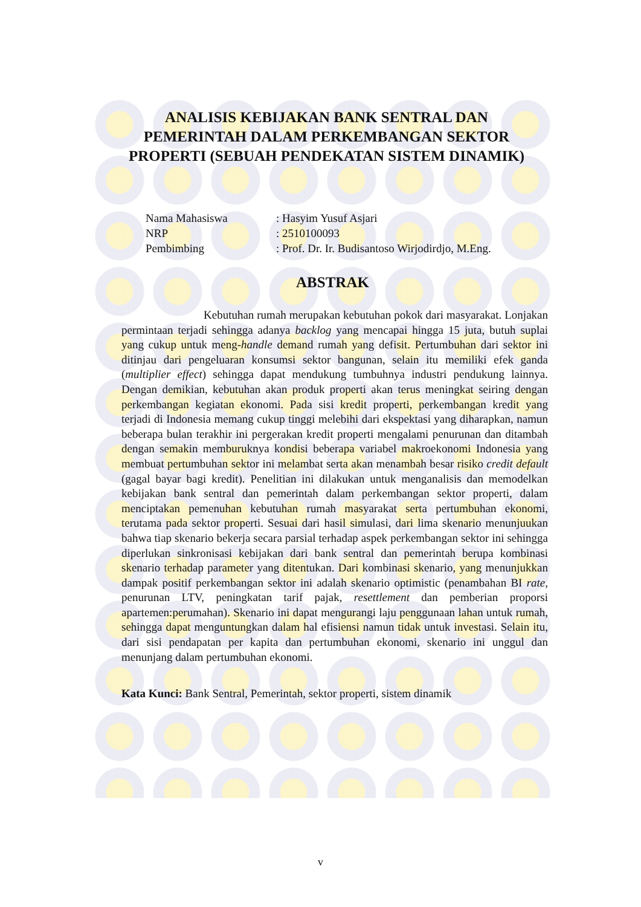ANALISIS KEBIJAKAN BANK SENTRAL DAN
PEMERINTAH DALAM PERKEMBANGAN SEKTOR
PROPERTI (SEBUAH PENDEKATAN SISTEM DINAMIK)
Nama Mahasiswa : Hasyim Yusuf Asjari
NRP : 2510100093
Pembimbing : Prof. Dr. Ir. Budisantoso Wirjodirdjo, M.Eng.
ABSTRAK
Kebutuhan rumah merupakan kebutuhan pokok dari masyarakat. Lonjakan permintaan terjadi sehingga adanya backlog yang mencapai hingga 15 juta, butuh suplai yang cukup untuk meng-handle demand rumah yang defisit. Pertumbuhan dari sektor ini ditinjau dari pengeluaran konsumsi sektor bangunan, selain itu memiliki efek ganda (multiplier effect) sehingga dapat mendukung tumbuhnya industri pendukung lainnya. Dengan demikian, kebutuhan akan produk properti akan terus meningkat seiring dengan perkembangan kegiatan ekonomi. Pada sisi kredit properti, perkembangan kredit yang terjadi di Indonesia memang cukup tinggi melebihi dari ekspektasi yang diharapkan, namun beberapa bulan terakhir ini pergerakan kredit properti mengalami penurunan dan ditambah dengan semakin memburuknya kondisi beberapa variabel makroekonomi Indonesia yang membuat pertumbuhan sektor ini melambat serta akan menambah besar risiko credit default (gagal bayar bagi kredit). Penelitian ini dilakukan untuk menganalisis dan memodelkan kebijakan bank sentral dan pemerintah dalam perkembangan sektor properti, dalam menciptakan pemenuhan kebutuhan rumah masyarakat serta pertumbuhan ekonomi, terutama pada sektor properti. Sesuai dari hasil simulasi, dari lima skenario menunjuukan bahwa tiap skenario bekerja secara parsial terhadap aspek perkembangan sektor ini sehingga diperlukan sinkronisasi kebijakan dari bank sentral dan pemerintah berupa kombinasi skenario terhadap parameter yang ditentukan. Dari kombinasi skenario, yang menunjukkan dampak positif perkembangan sektor ini adalah skenario optimistic (penambahan BI rate, penurunan LTV, peningkatan tarif pajak, resettlement dan pemberian proporsi apartemen:perumahan). Skenario ini dapat mengurangi laju penggunaan lahan untuk rumah, sehingga dapat menguntungkan dalam hal efisiensi namun tidak untuk investasi. Selain itu, dari sisi pendapatan per kapita dan pertumbuhan ekonomi, skenario ini unggul dan menunjang dalam pertumbuhan ekonomi.
Kata Kunci: Bank Sentral, Pemerintah, sektor properti, sistem dinamik
v